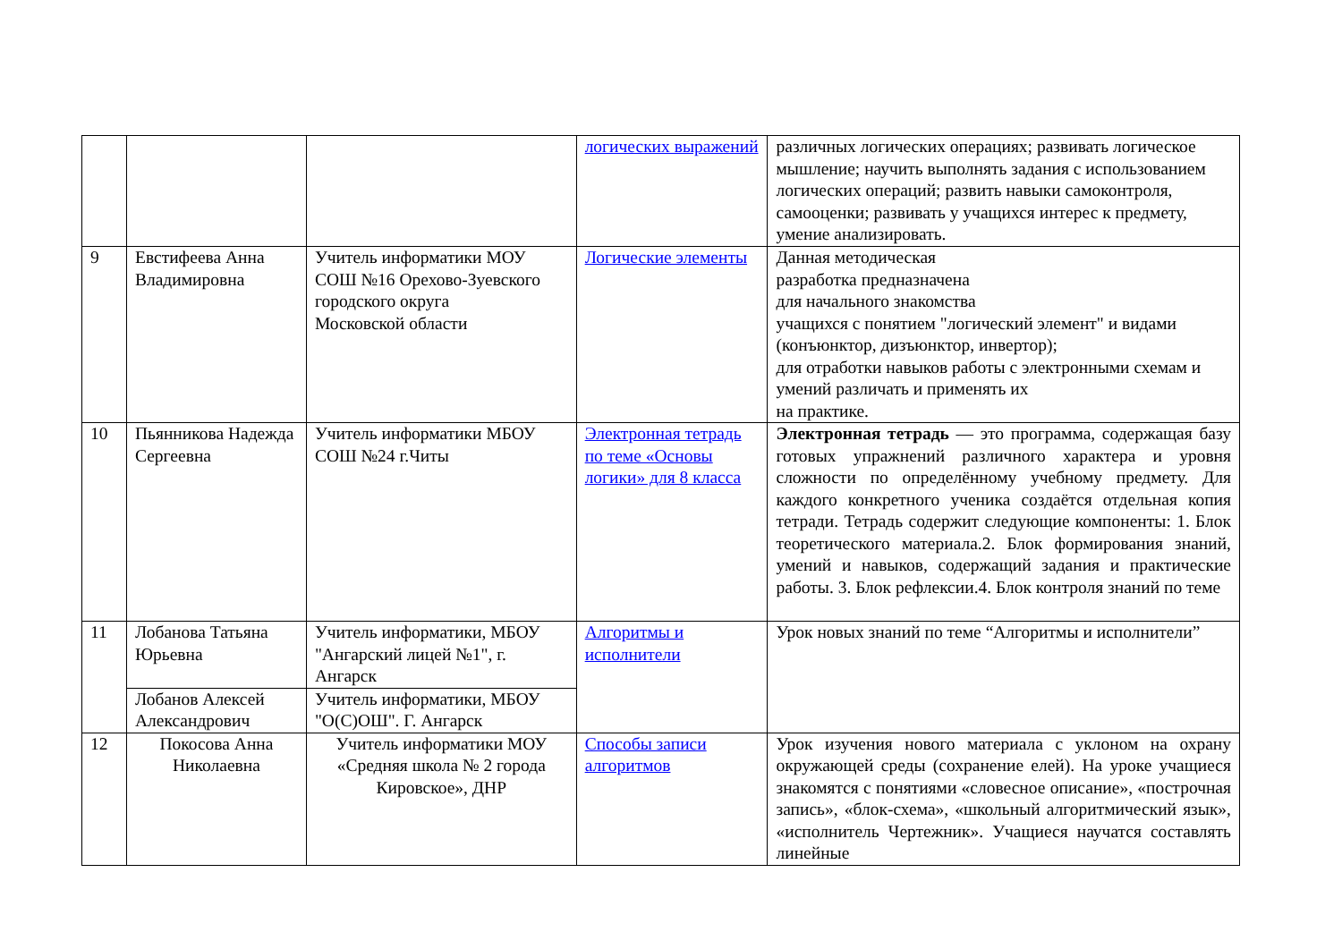| | | | логических выражений | различных логических операциях; развивать логическое мышление; научить выполнять задания с использованием логических операций; развить навыки самоконтроля, самооценки; развивать у учащихся интерес к предмету, умение анализировать. |
| 9 | Евстифеева Анна Владимировна | Учитель информатики МОУ СОШ №16 Орехово-Зуевского городского округа Московской области | Логические элементы | Данная методическая разработка предназначена для начального знакомства учащихся с понятием "логический элемент" и видами (конъюнктор, дизъюнктор, инвертор); для отработки навыков работы с электронными схемам и умений различать и применять их на практике. |
| 10 | Пьянникова Надежда Сергеевна | Учитель информатики МБОУ СОШ №24 г.Читы | Электронная тетрадь по теме «Основы логики» для 8 класса | Электронная тетрадь — это программа, содержащая базу готовых упражнений различного характера и уровня сложности по определённому учебному предмету. Для каждого конкретного ученика создаётся отдельная копия тетради. Тетрадь содержит следующие компоненты: 1. Блок теоретического материала.2. Блок формирования знаний, умений и навыков, содержащий задания и практические работы. 3. Блок рефлексии.4. Блок контроля знаний по теме |
| 11 | Лобанова Татьяна Юрьевна | Учитель информатики, МБОУ "Ангарский лицей №1", г. Ангарск | Алгоритмы и исполнители | Урок новых знаний по теме “Алгоритмы и исполнители” |
| | Лобанов Алексей Александрович | Учитель информатики, МБОУ "О(С)ОШ". Г. Ангарск | | |
| 12 | Покосова Анна Николаевна | Учитель информатики МОУ «Средняя школа № 2 города Кировское», ДНР | Способы записи алгоритмов | Урок изучения нового материала с уклоном на охрану окружающей среды (сохранение елей). На уроке учащиеся знакомятся с понятиями «словесное описание», «построчная запись», «блок-схема», «школьный алгоритмический язык», «исполнитель Чертежник». Учащиеся научатся составлять линейные |